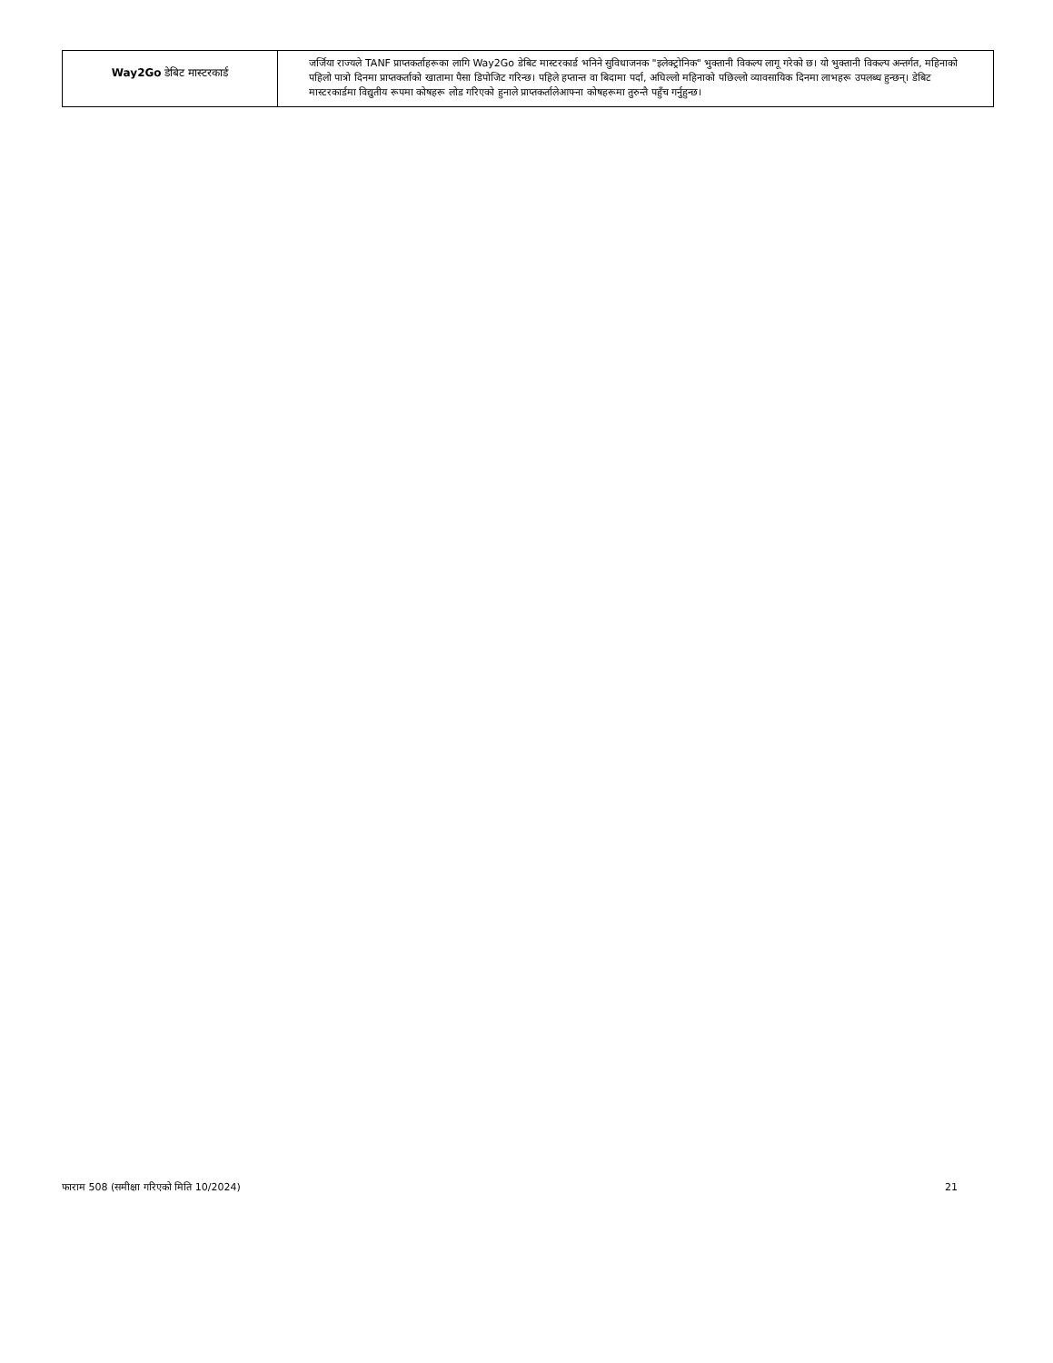| Way2Go डेबिट मास्टरकार्ड | जर्जिया राज्यले TANF प्राप्तकर्ताहरूका लागि Way2Go डेबिट मास्टरकार्ड भनिने सुविधाजनक "इलेक्ट्रोनिक" भुक्तानी विकल्प लागू गरेको छ। यो भुक्तानी विकल्प अन्तर्गत, महिनाको पहिलो पात्रो दिनमा प्राप्तकर्ताको खातामा पैसा डिपोजिट गरिन्छ। पहिले हप्तान्त वा बिदामा पर्दा, अघिल्लो महिनाको पछिल्लो व्यावसायिक दिनमा लाभहरू उपलब्ध हुन्छन्। डेबिट मास्टरकार्डमा विद्युतीय रूपमा कोषहरू लोड गरिएको हुनाले प्राप्तकर्तालेआफ्ना कोषहरूमा तुरुन्तै पहुँच गर्नुहुन्छ। |
फाराम 508 (समीक्षा गरिएको मिति 10/2024) 21